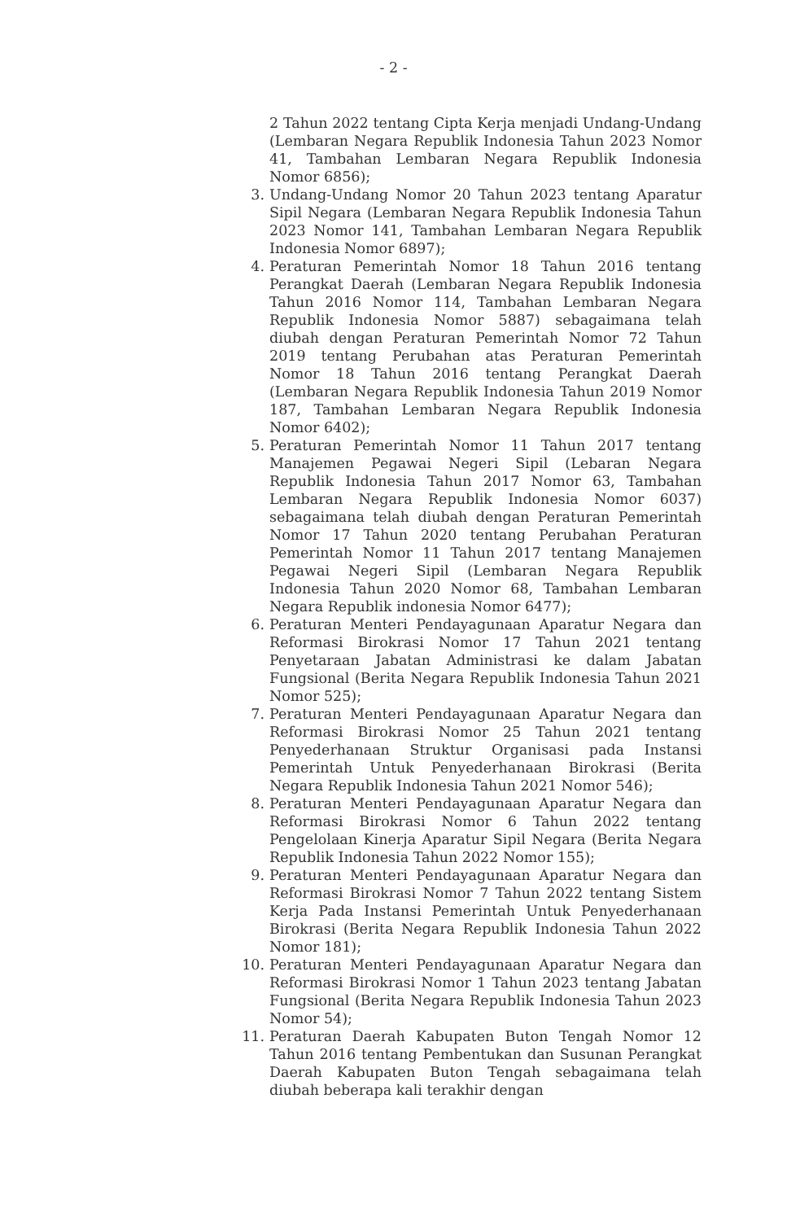- 2 -
2 Tahun 2022 tentang Cipta Kerja menjadi Undang-Undang (Lembaran Negara Republik Indonesia Tahun 2023 Nomor 41, Tambahan Lembaran Negara Republik Indonesia Nomor 6856);
3. Undang-Undang Nomor 20 Tahun 2023 tentang Aparatur Sipil Negara (Lembaran Negara Republik Indonesia Tahun 2023 Nomor 141, Tambahan Lembaran Negara Republik Indonesia Nomor 6897);
4. Peraturan Pemerintah Nomor 18 Tahun 2016 tentang Perangkat Daerah (Lembaran Negara Republik Indonesia Tahun 2016 Nomor 114, Tambahan Lembaran Negara Republik Indonesia Nomor 5887) sebagaimana telah diubah dengan Peraturan Pemerintah Nomor 72 Tahun 2019 tentang Perubahan atas Peraturan Pemerintah Nomor 18 Tahun 2016 tentang Perangkat Daerah (Lembaran Negara Republik Indonesia Tahun 2019 Nomor 187, Tambahan Lembaran Negara Republik Indonesia Nomor 6402);
5. Peraturan Pemerintah Nomor 11 Tahun 2017 tentang Manajemen Pegawai Negeri Sipil (Lebaran Negara Republik Indonesia Tahun 2017 Nomor 63, Tambahan Lembaran Negara Republik Indonesia Nomor 6037) sebagaimana telah diubah dengan Peraturan Pemerintah Nomor 17 Tahun 2020 tentang Perubahan Peraturan Pemerintah Nomor 11 Tahun 2017 tentang Manajemen Pegawai Negeri Sipil (Lembaran Negara Republik Indonesia Tahun 2020 Nomor 68, Tambahan Lembaran Negara Republik indonesia Nomor 6477);
6. Peraturan Menteri Pendayagunaan Aparatur Negara dan Reformasi Birokrasi Nomor 17 Tahun 2021 tentang Penyetaraan Jabatan Administrasi ke dalam Jabatan Fungsional (Berita Negara Republik Indonesia Tahun 2021 Nomor 525);
7. Peraturan Menteri Pendayagunaan Aparatur Negara dan Reformasi Birokrasi Nomor 25 Tahun 2021 tentang Penyederhanaan Struktur Organisasi pada Instansi Pemerintah Untuk Penyederhanaan Birokrasi (Berita Negara Republik Indonesia Tahun 2021 Nomor 546);
8. Peraturan Menteri Pendayagunaan Aparatur Negara dan Reformasi Birokrasi Nomor 6 Tahun 2022 tentang Pengelolaan Kinerja Aparatur Sipil Negara (Berita Negara Republik Indonesia Tahun 2022 Nomor 155);
9. Peraturan Menteri Pendayagunaan Aparatur Negara dan Reformasi Birokrasi Nomor 7 Tahun 2022 tentang Sistem Kerja Pada Instansi Pemerintah Untuk Penyederhanaan Birokrasi (Berita Negara Republik Indonesia Tahun 2022 Nomor 181);
10. Peraturan Menteri Pendayagunaan Aparatur Negara dan Reformasi Birokrasi Nomor 1 Tahun 2023 tentang Jabatan Fungsional (Berita Negara Republik Indonesia Tahun 2023 Nomor 54);
11. Peraturan Daerah Kabupaten Buton Tengah Nomor 12 Tahun 2016 tentang Pembentukan dan Susunan Perangkat Daerah Kabupaten Buton Tengah sebagaimana telah diubah beberapa kali terakhir dengan